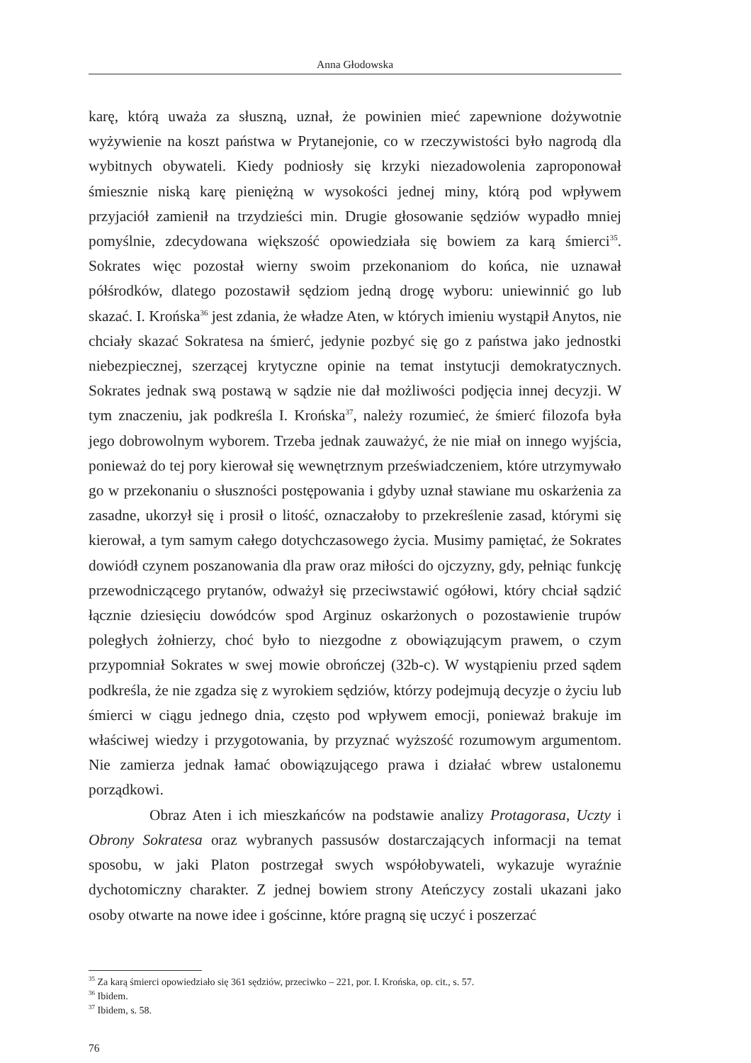Anna Głodowska
karę, którą uważa za słuszną, uznał, że powinien mieć zapewnione dożywotnie wyżywienie na koszt państwa w Prytanejonie, co w rzeczywistości było nagrodą dla wybitnych obywateli. Kiedy podniosły się krzyki niezadowolenia zaproponował śmiesznie niską karę pieniężną w wysokości jednej miny, którą pod wpływem przyjaciół zamienił na trzydzieści min. Drugie głosowanie sędziów wypadło mniej pomyślnie, zdecydowana większość opowiedziała się bowiem za karą śmierci<sup>35</sup>. Sokrates więc pozostał wierny swoim przekonaniom do końca, nie uznawał półśrodków, dlatego pozostawił sędziom jedną drogę wyboru: uniewinnić go lub skazać. I. Krońska<sup>36</sup> jest zdania, że władze Aten, w których imieniu wystąpił Anytos, nie chciały skazać Sokratesa na śmierć, jedynie pozbyć się go z państwa jako jednostki niebezpiecznej, szerzącej krytyczne opinie na temat instytucji demokratycznych. Sokrates jednak swą postawą w sądzie nie dał możliwości podjęcia innej decyzji. W tym znaczeniu, jak podkreśla I. Krońska<sup>37</sup>, należy rozumieć, że śmierć filozofa była jego dobrowolnym wyborem. Trzeba jednak zauważyć, że nie miał on innego wyjścia, ponieważ do tej pory kierował się wewnętrznym przeświadczeniem, które utrzymywało go w przekonaniu o słuszności postępowania i gdyby uznał stawiane mu oskarżenia za zasadne, ukorzył się i prosił o litość, oznaczałoby to przekreślenie zasad, którymi się kierował, a tym samym całego dotychczasowego życia. Musimy pamiętać, że Sokrates dowiódł czynem poszanowania dla praw oraz miłości do ojczyzny, gdy, pełniąc funkcję przewodniczącego prytanów, odważył się przeciwstawić ogółowi, który chciał sądzić łącznie dziesięciu dowódców spod Arginuz oskarżonych o pozostawienie trupów poległych żołnierzy, choć było to niezgodne z obowiązującym prawem, o czym przypomniał Sokrates w swej mowie obrończej (32b-c). W wystąpieniu przed sądem podkreśla, że nie zgadza się z wyrokiem sędziów, którzy podejmują decyzje o życiu lub śmierci w ciągu jednego dnia, często pod wpływem emocji, ponieważ brakuje im właściwej wiedzy i przygotowania, by przyznać wyższość rozumowym argumentom. Nie zamierza jednak łamać obowiązującego prawa i działać wbrew ustalonemu porządkowi.
Obraz Aten i ich mieszkańców na podstawie analizy Protagorasa, Uczty i Obrony Sokratesa oraz wybranych passusów dostarczających informacji na temat sposobu, w jaki Platon postrzegał swych współobywateli, wykazuje wyraźnie dychotomiczny charakter. Z jednej bowiem strony Ateńczycy zostali ukazani jako osoby otwarte na nowe idee i gościnne, które pragną się uczyć i poszerzać
<sup>35</sup> Za karą śmierci opowiedziało się 361 sędziów, przeciwko – 221, por. I. Krońska, op. cit., s. 57.
<sup>36</sup> Ibidem.
<sup>37</sup> Ibidem, s. 58.
76